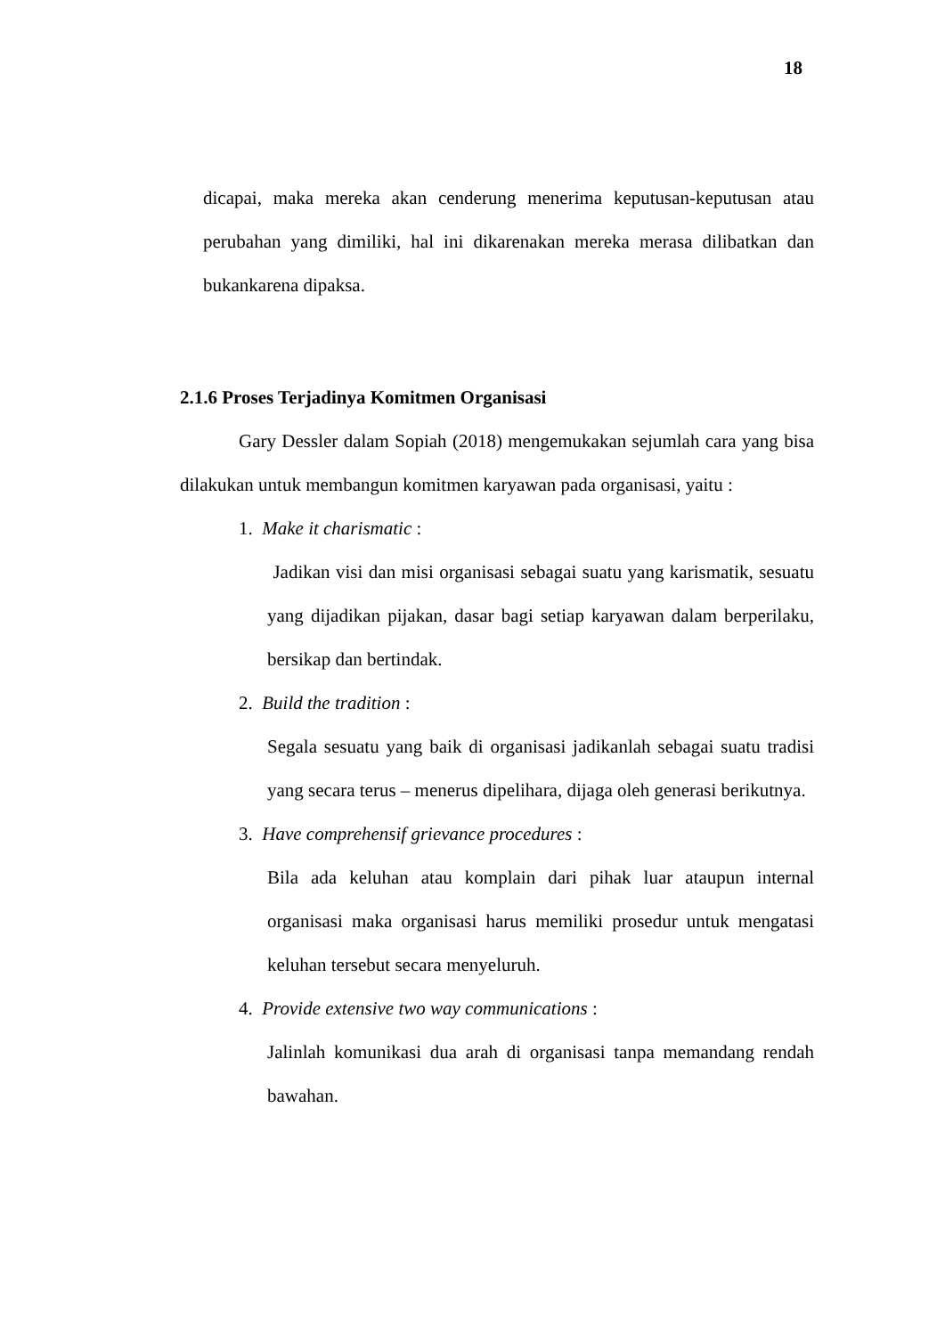18
dicapai, maka mereka akan cenderung menerima keputusan-keputusan atau perubahan yang dimiliki, hal ini dikarenakan mereka merasa dilibatkan dan bukankarena dipaksa.
2.1.6 Proses Terjadinya Komitmen Organisasi
Gary Dessler dalam Sopiah (2018) mengemukakan sejumlah cara yang bisa dilakukan untuk membangun komitmen karyawan pada organisasi, yaitu :
1. Make it charismatic :
Jadikan visi dan misi organisasi sebagai suatu yang karismatik, sesuatu yang dijadikan pijakan, dasar bagi setiap karyawan dalam berperilaku, bersikap dan bertindak.
2. Build the tradition :
Segala sesuatu yang baik di organisasi jadikanlah sebagai suatu tradisi yang secara terus – menerus dipelihara, dijaga oleh generasi berikutnya.
3. Have comprehensif grievance procedures :
Bila ada keluhan atau komplain dari pihak luar ataupun internal organisasi maka organisasi harus memiliki prosedur untuk mengatasi keluhan tersebut secara menyeluruh.
4. Provide extensive two way communications :
Jalinlah komunikasi dua arah di organisasi tanpa memandang rendah bawahan.